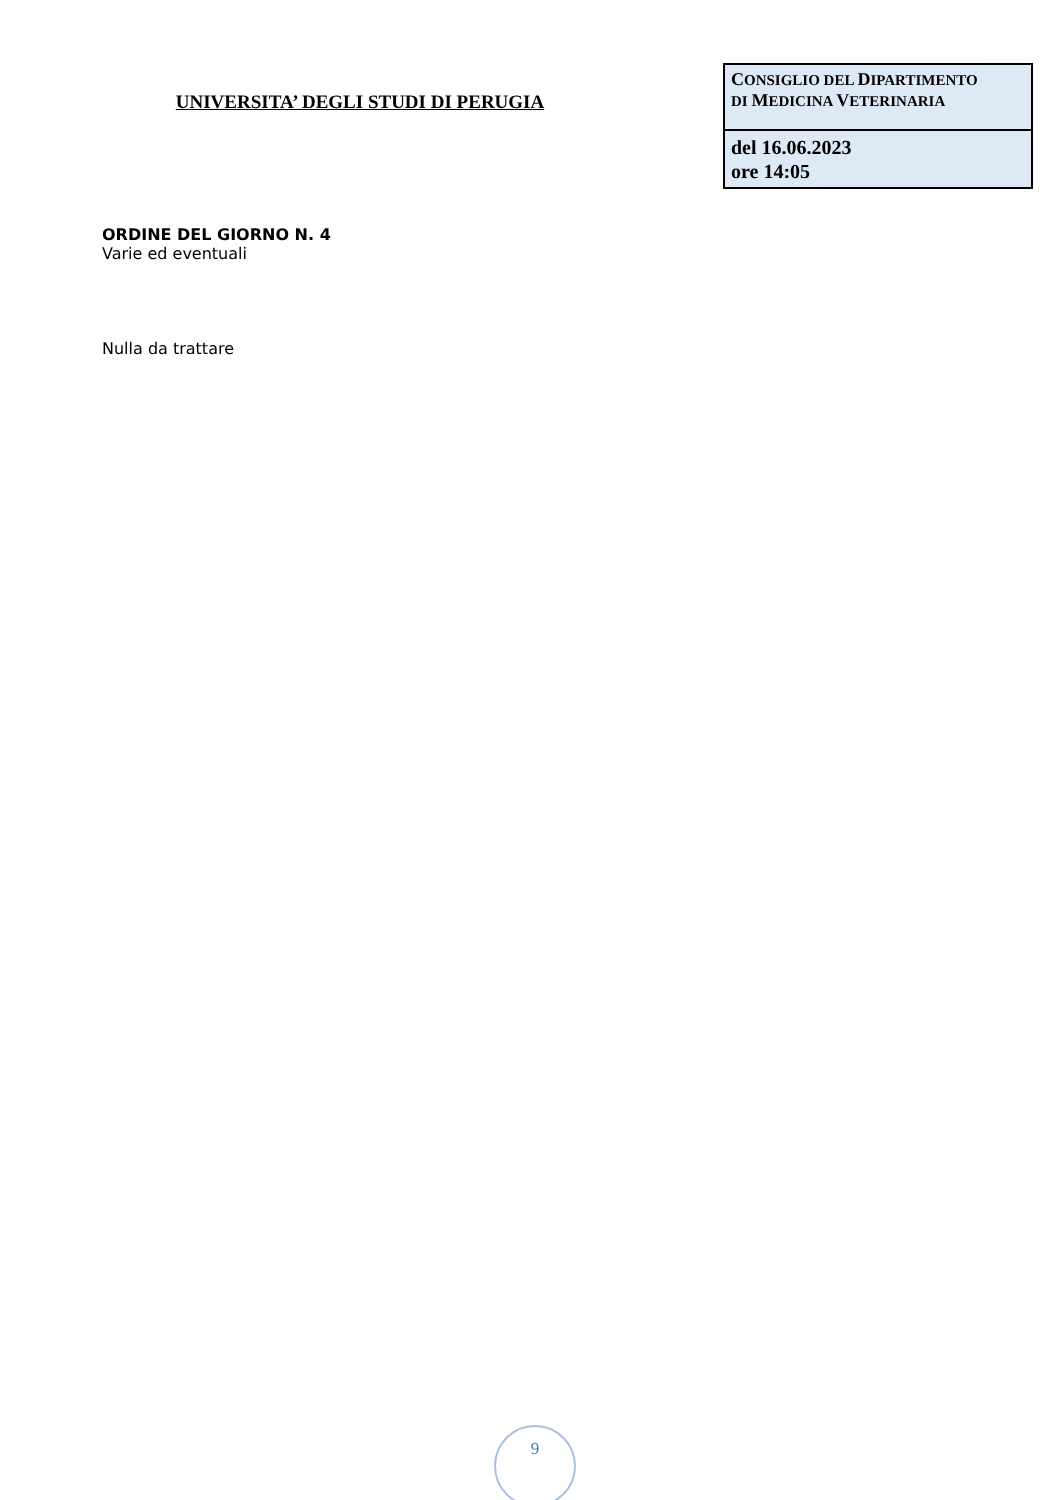UNIVERSITA’ DEGLI STUDI DI PERUGIA
| C ONSIGLIO DEL D IPARTIMENTO DI M EDICINA V ETERINARIA |
| del 16.06.2023 ore 14:05 |
ORDINE DEL GIORNO N. 4
Varie ed eventuali
Nulla da trattare
9